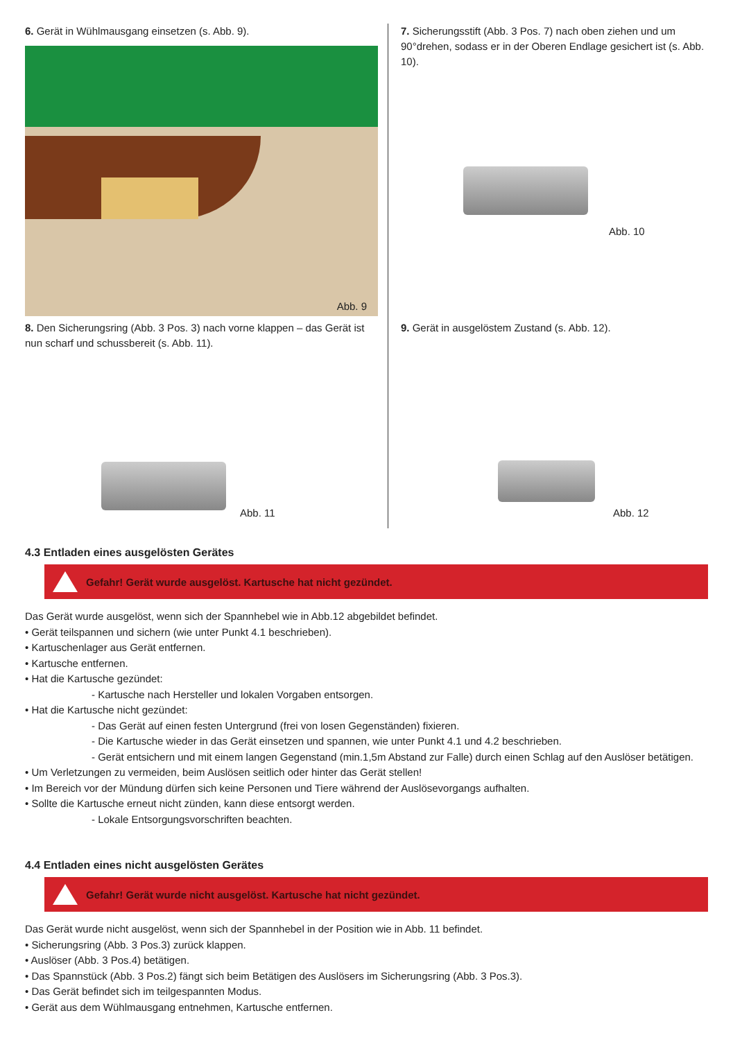6. Gerät in Wühlmausgang einsetzen (s. Abb. 9).
Abb. 9
7. Sicherungsstift (Abb. 3 Pos. 7) nach oben ziehen und um 90°drehen, sodass er in der Oberen Endlage gesichert ist (s. Abb. 10).
Abb. 10
8. Den Sicherungsring (Abb. 3 Pos. 3) nach vorne klappen – das Gerät ist nun scharf und schussbereit (s. Abb. 11).
Abb. 11
9. Gerät in ausgelöstem Zustand (s. Abb. 12).
Abb. 12
4.3 Entladen eines ausgelösten Gerätes
Gefahr! Gerät wurde ausgelöst. Kartusche hat nicht gezündet.
Das Gerät wurde ausgelöst, wenn sich der Spannhebel wie in Abb.12 abgebildet befindet.
• Gerät teilspannen und sichern (wie unter Punkt 4.1 beschrieben).
• Kartuschenlager aus Gerät entfernen.
• Kartusche entfernen.
• Hat die Kartusche gezündet:
- Kartusche nach Hersteller und lokalen Vorgaben entsorgen.
• Hat die Kartusche nicht gezündet:
- Das Gerät auf einen festen Untergrund (frei von losen Gegenständen) fixieren.
- Die Kartusche wieder in das Gerät einsetzen und spannen, wie unter Punkt 4.1 und 4.2 beschrieben.
- Gerät entsichern und mit einem langen Gegenstand (min.1,5m Abstand zur Falle) durch einen Schlag auf den Auslöser betätigen.
• Um Verletzungen zu vermeiden, beim Auslösen seitlich oder hinter das Gerät stellen!
• Im Bereich vor der Mündung dürfen sich keine Personen und Tiere während der Auslösevorgangs aufhalten.
• Sollte die Kartusche erneut nicht zünden, kann diese entsorgt werden.
- Lokale Entsorgungsvorschriften beachten.
4.4 Entladen eines nicht ausgelösten Gerätes
Gefahr! Gerät wurde nicht ausgelöst. Kartusche hat nicht gezündet.
Das Gerät wurde nicht ausgelöst, wenn sich der Spannhebel in der Position wie in Abb. 11 befindet.
• Sicherungsring (Abb. 3 Pos.3) zurück klappen.
• Auslöser (Abb. 3 Pos.4) betätigen.
• Das Spannstück (Abb. 3 Pos.2) fängt sich beim Betätigen des Auslösers im Sicherungsring (Abb. 3 Pos.3).
• Das Gerät befindet sich im teilgespannten Modus.
• Gerät aus dem Wühlmausgang entnehmen, Kartusche entfernen.